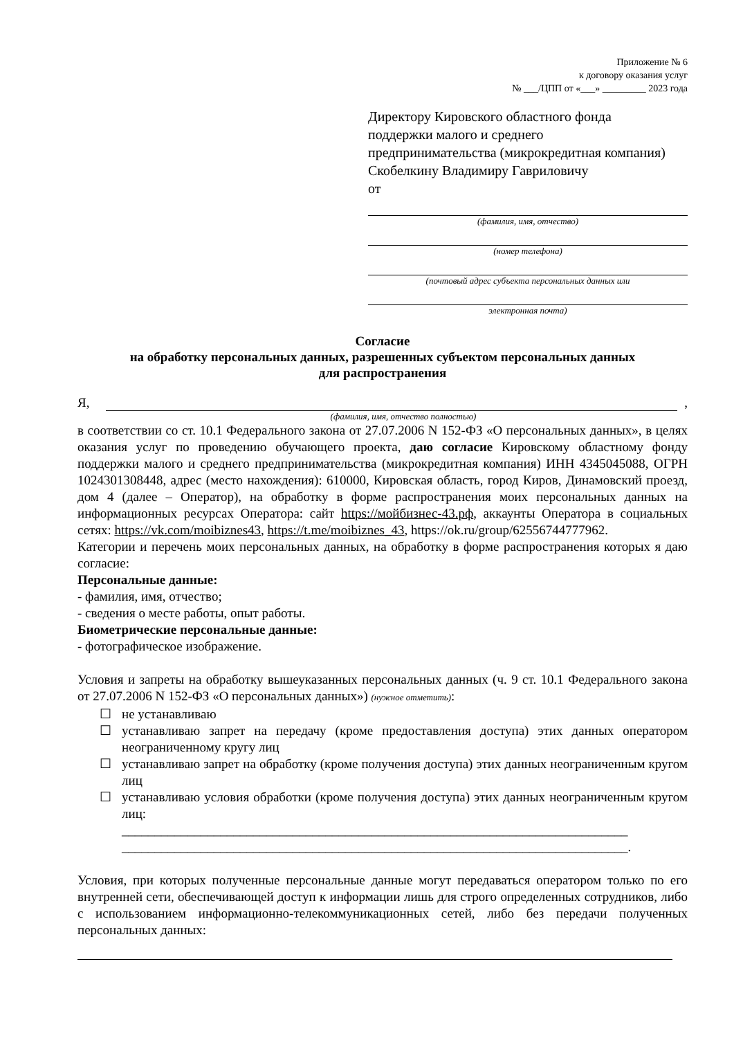Приложение № 6
к договору оказания услуг
№ ___/ЦПП от «___» _________ 2023 года
Директору Кировского областного фонда
поддержки малого и среднего
предпринимательства (микрокредитная компания)
Скобелкину Владимиру Гавриловичу
от
(фамилия, имя, отчество)
(номер телефона)
(почтовый адрес субъекта персональных данных или
электронная почта)
Согласие
на обработку персональных данных, разрешенных субъектом персональных данных
для распространения
Я, ,
(фамилия, имя, отчество полностью)
в соответствии со ст. 10.1 Федерального закона от 27.07.2006 N 152-ФЗ «О персональных данных», в целях оказания услуг по проведению обучающего проекта, даю согласие Кировскому областному фонду поддержки малого и среднего предпринимательства (микрокредитная компания) ИНН 4345045088, ОГРН 1024301308448, адрес (место нахождения): 610000, Кировская область, город Киров, Динамовский проезд, дом 4 (далее – Оператор), на обработку в форме распространения моих персональных данных на информационных ресурсах Оператора: сайт https://мойбизнес-43.рф, аккаунты Оператора в социальных сетях: https://vk.com/moibiznes43, https://t.me/moibiznes_43, https://ok.ru/group/62556744777962.
Категории и перечень моих персональных данных, на обработку в форме распространения которых я даю согласие:
Персональные данные:
- фамилия, имя, отчество;
- сведения о месте работы, опыт работы.
Биометрические персональные данные:
- фотографическое изображение.
Условия и запреты на обработку вышеуказанных персональных данных (ч. 9 ст. 10.1 Федерального закона от 27.07.2006 N 152-ФЗ «О персональных данных») (нужное отметить):
☐ не устанавливаю
☐ устанавливаю запрет на передачу (кроме предоставления доступа) этих данных оператором неограниченному кругу лиц
☐ устанавливаю запрет на обработку (кроме получения доступа) этих данных неограниченным кругом лиц
☐ устанавливаю условия обработки (кроме получения доступа) этих данных неограниченным кругом лиц:
_____________________________________________________________________________
_____________________________________________________________________________.
Условия, при которых полученные персональные данные могут передаваться оператором только по его внутренней сети, обеспечивающей доступ к информации лишь для строго определенных сотрудников, либо с использованием информационно-телекоммуникационных сетей, либо без передачи полученных персональных данных: